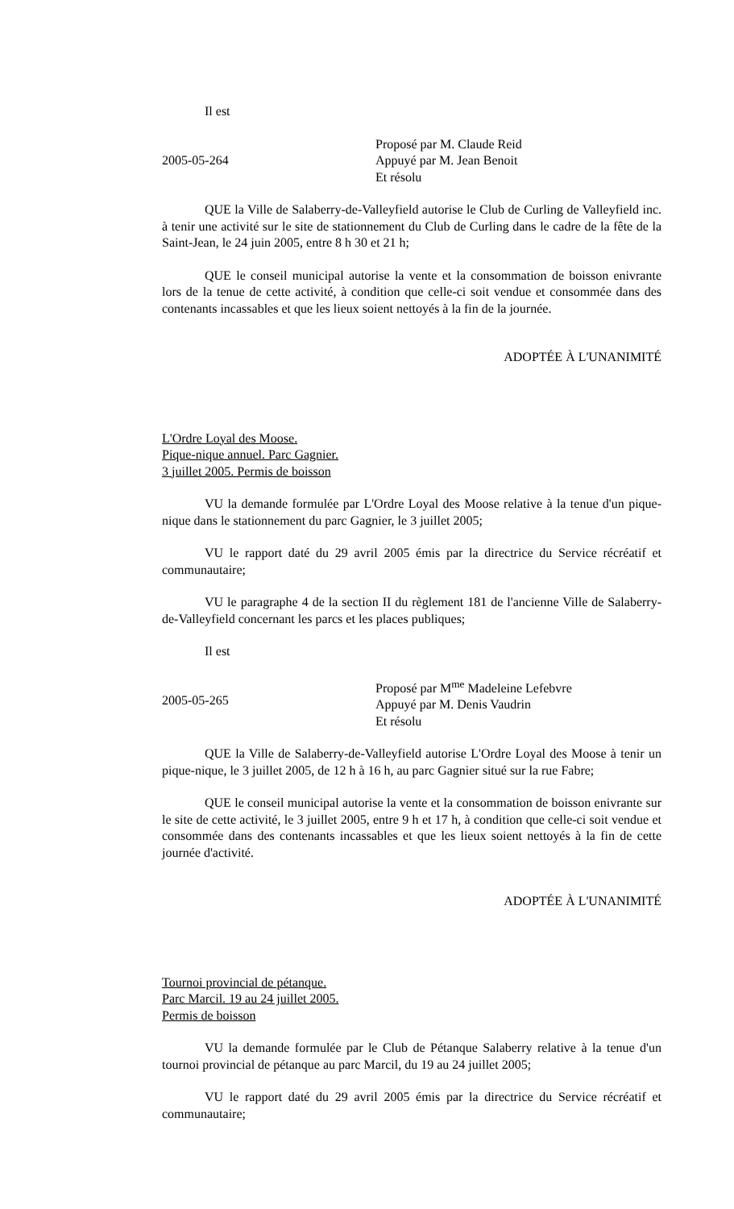Il est
2005-05-264
Proposé par M. Claude Reid
Appuyé par M. Jean Benoit
Et résolu
QUE la Ville de Salaberry-de-Valleyfield autorise le Club de Curling de Valleyfield inc. à tenir une activité sur le site de stationnement du Club de Curling dans le cadre de la fête de la Saint-Jean, le 24 juin 2005, entre 8 h 30 et 21 h;
QUE le conseil municipal autorise la vente et la consommation de boisson enivrante lors de la tenue de cette activité, à condition que celle-ci soit vendue et consommée dans des contenants incassables et que les lieux soient nettoyés à la fin de la journée.
ADOPTÉE À L'UNANIMITÉ
L'Ordre Loyal des Moose.
Pique-nique annuel. Parc Gagnier.
3 juillet 2005. Permis de boisson
VU la demande formulée par L'Ordre Loyal des Moose relative à la tenue d'un pique-nique dans le stationnement du parc Gagnier, le 3 juillet 2005;
VU le rapport daté du 29 avril 2005 émis par la directrice du Service récréatif et communautaire;
VU le paragraphe 4 de la section II du règlement 181 de l'ancienne Ville de Salaberry-de-Valleyfield concernant les parcs et les places publiques;
Il est
2005-05-265
Proposé par M<sup>me</sup> Madeleine Lefebvre
Appuyé par M. Denis Vaudrin
Et résolu
QUE la Ville de Salaberry-de-Valleyfield autorise L'Ordre Loyal des Moose à tenir un pique-nique, le 3 juillet 2005, de 12 h à 16 h, au parc Gagnier situé sur la rue Fabre;
QUE le conseil municipal autorise la vente et la consommation de boisson enivrante sur le site de cette activité, le 3 juillet 2005, entre 9 h et 17 h, à condition que celle-ci soit vendue et consommée dans des contenants incassables et que les lieux soient nettoyés à la fin de cette journée d'activité.
ADOPTÉE À L'UNANIMITÉ
Tournoi provincial de pétanque.
Parc Marcil. 19 au 24 juillet 2005.
Permis de boisson
VU la demande formulée par le Club de Pétanque Salaberry relative à la tenue d'un tournoi provincial de pétanque au parc Marcil, du 19 au 24 juillet 2005;
VU le rapport daté du 29 avril 2005 émis par la directrice du Service récréatif et communautaire;